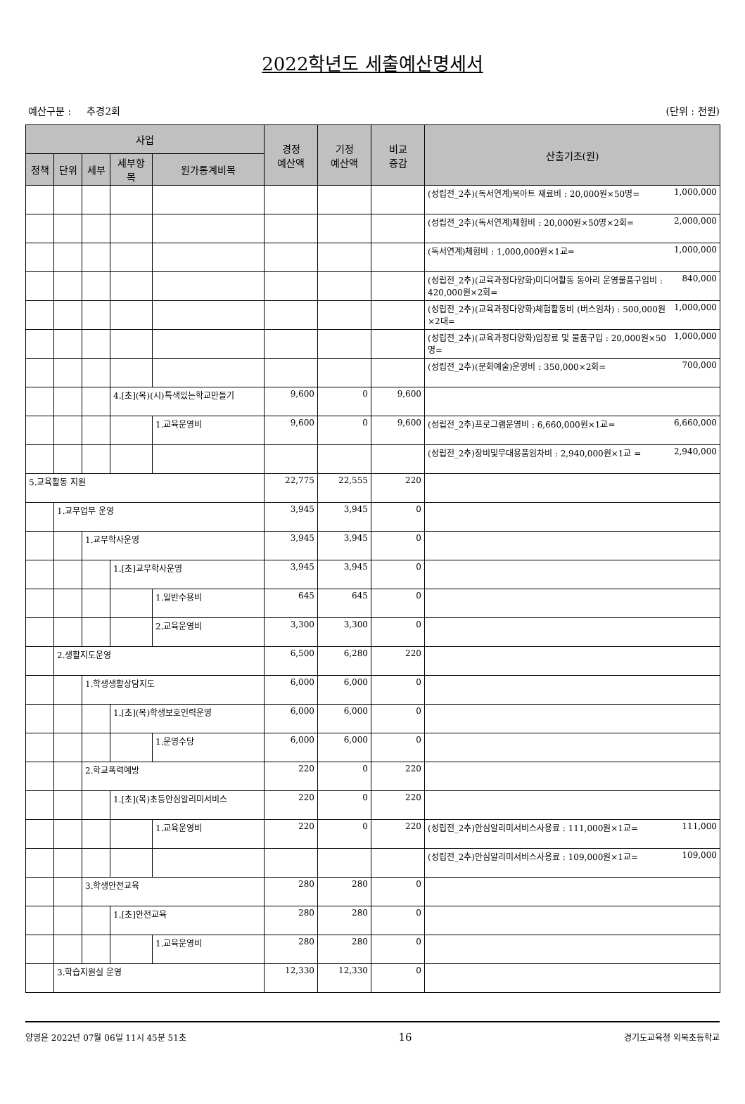2022학년도 세출예산명세서
예산구분 : 추경2회 (단위 : 천원)
| 사업 | | | | | 경정 예산액 | 기정 예산액 | 비교 증감 | 산출기초(원) |
| --- | --- | --- | --- | --- | --- | --- | --- | --- |
| 정책 | 단위 | 세부 | 세부항목 | 원가통계비목 | | | | |
| | | | | | | | | (성립전_2추)(독서연계)북아트 재료비 : 20,000원×50명= 1,000,000 |
| | | | | | | | | (성립전_2추)(독서연계)체험비 : 20,000원×50명×2회= 2,000,000 |
| | | | | | | | | (독서연계)체험비 : 1,000,000원×1교= 1,000,000 |
| | | | | | | | | (성립전_2추)(교육과정다양화)미디어활동 동아리 운영물품구입비 : 420,000원×2회= 840,000 |
| | | | | | | | | (성립전_2추)(교육과정다양화)체험활동비 (버스임차) : 500,000원×2대= 1,000,000 |
| | | | | | | | | (성립전_2추)(교육과정다양화)입장료 및 물품구입 : 20,000원×50명= 1,000,000 |
| | | | | | | | | (성립전_2추)(문화예술)운영비 : 350,000×2회= 700,000 |
| | | | 4.[초](목)(시)특색있는학교만들기 | | 9,600 | 0 | 9,600 | |
| | | | | 1.교육운영비 | 9,600 | 0 | 9,600 | (성립전_2추)프로그램운영비 : 6,660,000원×1교= 6,660,000 |
| | | | | | | | | (성립전_2추)장비및무대용품임차비 : 2,940,000원×1교 = 2,940,000 |
| 5.교육활동 지원 | | | | | 22,775 | 22,555 | 220 | |
| | 1.교무업무 운영 | | | | 3,945 | 3,945 | 0 | |
| | | 1.교무학사운영 | | | 3,945 | 3,945 | 0 | |
| | | | 1.[초]교무학사운영 | | 3,945 | 3,945 | 0 | |
| | | | | 1.일반수용비 | 645 | 645 | 0 | |
| | | | | 2.교육운영비 | 3,300 | 3,300 | 0 | |
| | 2.생활지도운영 | | | | 6,500 | 6,280 | 220 | |
| | | 1.학생생활상담지도 | | | 6,000 | 6,000 | 0 | |
| | | | 1.[초](목)학생보호인력운영 | | 6,000 | 6,000 | 0 | |
| | | | | 1.운영수당 | 6,000 | 6,000 | 0 | |
| | | 2.학교폭력예방 | | | 220 | 0 | 220 | |
| | | | 1.[초](목)초등안심알리미서비스 | | 220 | 0 | 220 | |
| | | | | 1.교육운영비 | 220 | 0 | 220 | (성립전_2추)안심알리미서비스사용료 : 111,000원×1교= 111,000 |
| | | | | | | | | (성립전_2추)안심알리미서비스사용료 : 109,000원×1교= 109,000 |
| | | 3.학생안전교육 | | | 280 | 280 | 0 | |
| | | | 1.[초]안전교육 | | 280 | 280 | 0 | |
| | | | | 1.교육운영비 | 280 | 280 | 0 | |
| | 3.학습지원실 운영 | | | | 12,330 | 12,330 | 0 | |
양영윤 2022년 07월 06일 11시 45분 51초 16 경기도교육청 외북초등학교